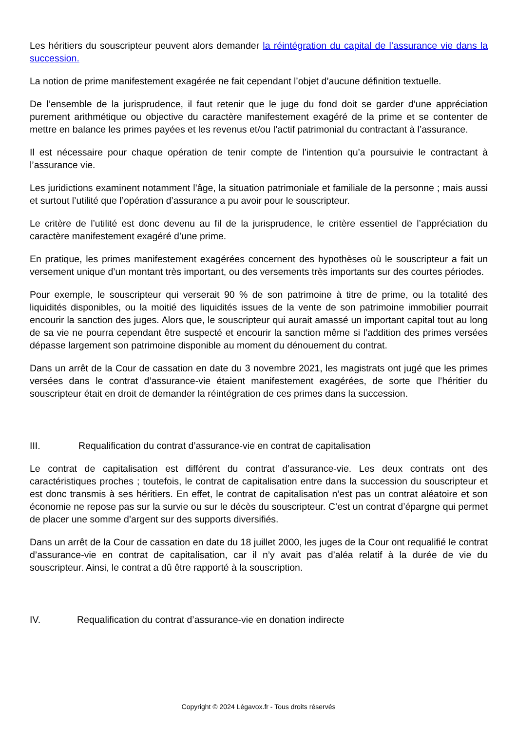Les héritiers du souscripteur peuvent alors demander la réintégration du capital de l’assurance vie dans la succession.
La notion de prime manifestement exagérée ne fait cependant l’objet d’aucune définition textuelle.
De l’ensemble de la jurisprudence, il faut retenir que le juge du fond doit se garder d’une appréciation purement arithmétique ou objective du caractère manifestement exagéré de la prime et se contenter de mettre en balance les primes payées et les revenus et/ou l’actif patrimonial du contractant à l’assurance.
Il est nécessaire pour chaque opération de tenir compte de l’intention qu’a poursuivie le contractant à l’assurance vie.
Les juridictions examinent notamment l’âge, la situation patrimoniale et familiale de la personne ; mais aussi et surtout l’utilité que l’opération d’assurance a pu avoir pour le souscripteur.
Le critère de l’utilité est donc devenu au fil de la jurisprudence, le critère essentiel de l’appréciation du caractère manifestement exagéré d’une prime.
En pratique, les primes manifestement exagérées concernent des hypothèses où le souscripteur a fait un versement unique d’un montant très important, ou des versements très importants sur des courtes périodes.
Pour exemple, le souscripteur qui verserait 90 % de son patrimoine à titre de prime, ou la totalité des liquidités disponibles, ou la moitié des liquidités issues de la vente de son patrimoine immobilier pourrait encourir la sanction des juges. Alors que, le souscripteur qui aurait amassé un important capital tout au long de sa vie ne pourra cependant être suspecté et encourir la sanction même si l’addition des primes versées dépasse largement son patrimoine disponible au moment du dénouement du contrat.
Dans un arrêt de la Cour de cassation en date du 3 novembre 2021, les magistrats ont jugé que les primes versées dans le contrat d’assurance-vie étaient manifestement exagérées, de sorte que l’héritier du souscripteur était en droit de demander la réintégration de ces primes dans la succession.
III. Requalification du contrat d’assurance-vie en contrat de capitalisation
Le contrat de capitalisation est différent du contrat d’assurance-vie. Les deux contrats ont des caractéristiques proches ; toutefois, le contrat de capitalisation entre dans la succession du souscripteur et est donc transmis à ses héritiers. En effet, le contrat de capitalisation n’est pas un contrat aléatoire et son économie ne repose pas sur la survie ou sur le décès du souscripteur. C’est un contrat d’épargne qui permet de placer une somme d’argent sur des supports diversifiés.
Dans un arrêt de la Cour de cassation en date du 18 juillet 2000, les juges de la Cour ont requalifié le contrat d’assurance-vie en contrat de capitalisation, car il n’y avait pas d’aléa relatif à la durée de vie du souscripteur. Ainsi, le contrat a dû être rapporté à la souscription.
IV. Requalification du contrat d’assurance-vie en donation indirecte
Copyright © 2024 Légavox.fr - Tous droits réservés